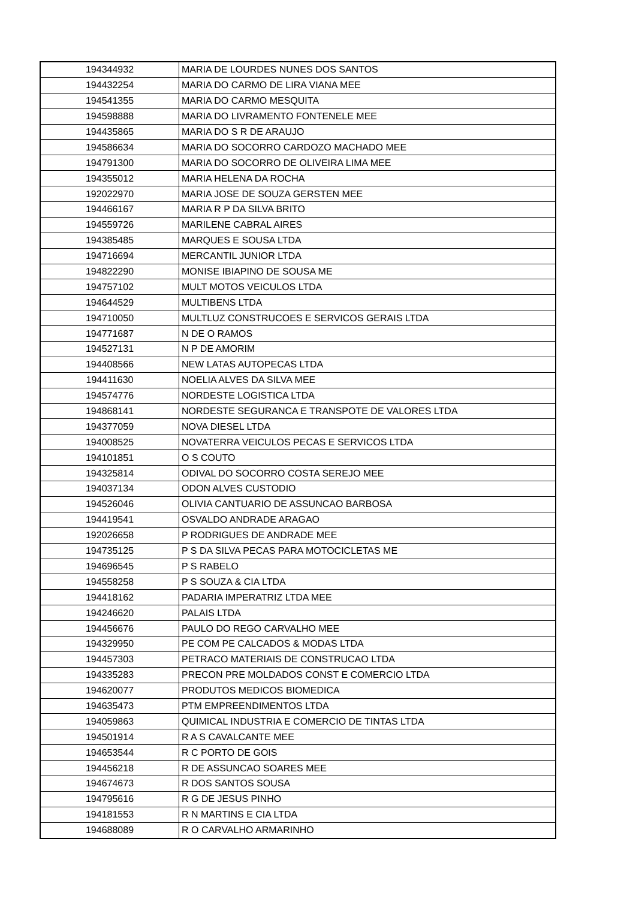| 194344932 | MARIA DE LOURDES NUNES DOS SANTOS |
| 194432254 | MARIA DO CARMO DE LIRA VIANA MEE |
| 194541355 | MARIA DO CARMO MESQUITA |
| 194598888 | MARIA DO LIVRAMENTO FONTENELE MEE |
| 194435865 | MARIA DO S R DE ARAUJO |
| 194586634 | MARIA DO SOCORRO CARDOZO MACHADO MEE |
| 194791300 | MARIA DO SOCORRO DE OLIVEIRA LIMA MEE |
| 194355012 | MARIA HELENA DA ROCHA |
| 192022970 | MARIA JOSE DE SOUZA GERSTEN MEE |
| 194466167 | MARIA R P DA SILVA BRITO |
| 194559726 | MARILENE CABRAL AIRES |
| 194385485 | MARQUES E SOUSA LTDA |
| 194716694 | MERCANTIL JUNIOR LTDA |
| 194822290 | MONISE IBIAPINO DE SOUSA ME |
| 194757102 | MULT MOTOS VEICULOS LTDA |
| 194644529 | MULTIBENS LTDA |
| 194710050 | MULTLUZ CONSTRUCOES E SERVICOS GERAIS LTDA |
| 194771687 | N DE O RAMOS |
| 194527131 | N P DE AMORIM |
| 194408566 | NEW LATAS AUTOPECAS LTDA |
| 194411630 | NOELIA ALVES DA SILVA MEE |
| 194574776 | NORDESTE LOGISTICA LTDA |
| 194868141 | NORDESTE SEGURANCA E TRANSPOTE DE VALORES LTDA |
| 194377059 | NOVA DIESEL LTDA |
| 194008525 | NOVATERRA VEICULOS PECAS E SERVICOS LTDA |
| 194101851 | O S COUTO |
| 194325814 | ODIVAL DO SOCORRO COSTA SEREJO MEE |
| 194037134 | ODON ALVES CUSTODIO |
| 194526046 | OLIVIA CANTUARIO DE ASSUNCAO BARBOSA |
| 194419541 | OSVALDO ANDRADE ARAGAO |
| 192026658 | P RODRIGUES DE ANDRADE MEE |
| 194735125 | P S DA SILVA PECAS PARA MOTOCICLETAS ME |
| 194696545 | P S RABELO |
| 194558258 | P S SOUZA & CIA LTDA |
| 194418162 | PADARIA IMPERATRIZ LTDA MEE |
| 194246620 | PALAIS LTDA |
| 194456676 | PAULO DO REGO CARVALHO MEE |
| 194329950 | PE COM PE CALCADOS & MODAS LTDA |
| 194457303 | PETRACO MATERIAIS DE CONSTRUCAO LTDA |
| 194335283 | PRECON PRE MOLDADOS CONST E COMERCIO LTDA |
| 194620077 | PRODUTOS MEDICOS BIOMEDICA |
| 194635473 | PTM EMPREENDIMENTOS LTDA |
| 194059863 | QUIMICAL INDUSTRIA E COMERCIO DE TINTAS LTDA |
| 194501914 | R A S CAVALCANTE MEE |
| 194653544 | R C PORTO DE GOIS |
| 194456218 | R DE ASSUNCAO SOARES MEE |
| 194674673 | R DOS SANTOS SOUSA |
| 194795616 | R G DE JESUS PINHO |
| 194181553 | R N MARTINS E CIA LTDA |
| 194688089 | R O CARVALHO ARMARINHO |